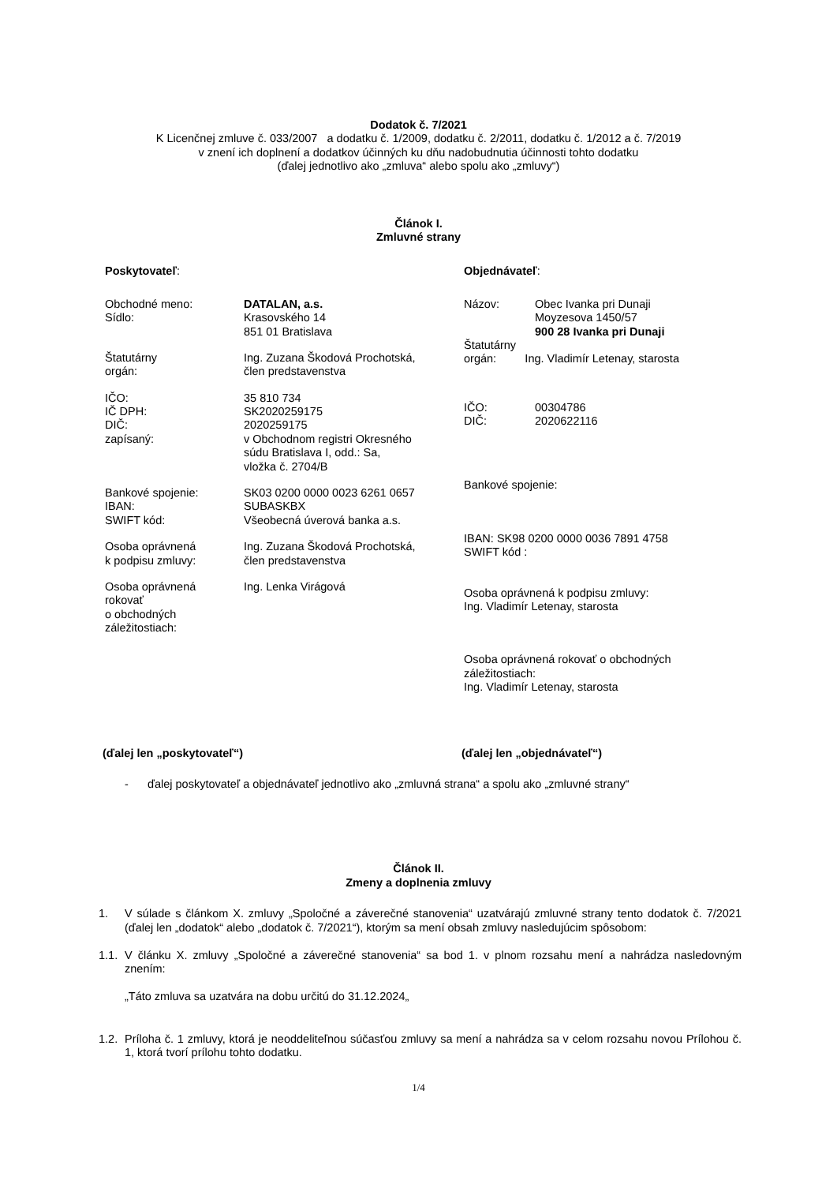Dodatok č. 7/2021
K Licenčnej zmluve č. 033/2007 a dodatku č. 1/2009, dodatku č. 2/2011, dodatku č. 1/2012 a č. 7/2019
v znení ich doplnení a dodatkov účinných ku dňu nadobudnutia účinnosti tohto dodatku
(ďalej jednotlivo ako „zmluva“ alebo spolu ako „zmluvy“)
Článok I.
Zmluvné strany
Poskytovateľ:
Obchodné meno:
Sídlo:
DATALAN, a.s.
Krasovského 14
851 01 Bratislava
Štatutárny
orgán:
Ing. Zuzana Škodová Prochotská,
člen predstavenstva
IČO:
IČ DPH:
DIČ:
zapísaný:
35 810 734
SK2020259175
2020259175
v Obchodnom registri Okresného
súdu Bratislava I, odd.: Sa,
vložka č. 2704/B
Bankové spojenie:
IBAN:
SWIFT kód:
SK03 0200 0000 0023 6261 0657
SUBASKBX
Všeobecná úverová banka a.s.
Osoba oprávnená
k podpisu zmluvy:
Ing. Zuzana Škodová Prochotská,
člen predstavenstva
Osoba oprávnená
rokovať
o obchodných
záležitostiach:
Ing. Lenka Virágová
Objednávateľ:
Názov: Obec Ivanka pri Dunaji
Moyzesova 1450/57
900 28 Ivanka pri Dunaji
Štatutárny
orgán: Ing. Vladimír Letenay, starosta
IČO:
DIČ:
00304786
2020622116
Bankové spojenie:
IBAN: SK98 0200 0000 0036 7891 4758
SWIFT kód :
Osoba oprávnená k podpisu zmluvy:
Ing. Vladimír Letenay, starosta
Osoba oprávnená rokovať o obchodných
záležitostiach:
Ing. Vladimír Letenay, starosta
(ďalej len „poskytovateľ“) (ďalej len „objednávateľ“)
- ďalej poskytovateľ a objednávateľ jednotlivo ako „zmluvná strana“ a spolu ako „zmluvné strany“
Článok II.
Zmeny a doplnenia zmluvy
1. V súlade s článkom X. zmluvy „Spoločné a záverečné stanovenia“ uzatvárajú zmluvné strany tento dodatok č. 7/2021 (ďalej len „dodatok“ alebo „dodatok č. 7/2021“), ktorým sa mení obsah zmluvy nasledujúcim spôsobom:
1.1.
V článku X. zmluvy „Spoločné a záverečné stanovenia“ sa bod 1. v plnom rozsahu mení a nahrádza nasledovným znením:
„Táto zmluva sa uzatvára na dobu určitú do 31.12.2024„
1.2.
Príloha č. 1 zmluvy, ktorá je neoddeliteľnou súčasťou zmluvy sa mení a nahrádza sa v celom rozsahu novou Prílohou č. 1, ktorá tvorí prílohu tohto dodatku.
1/4